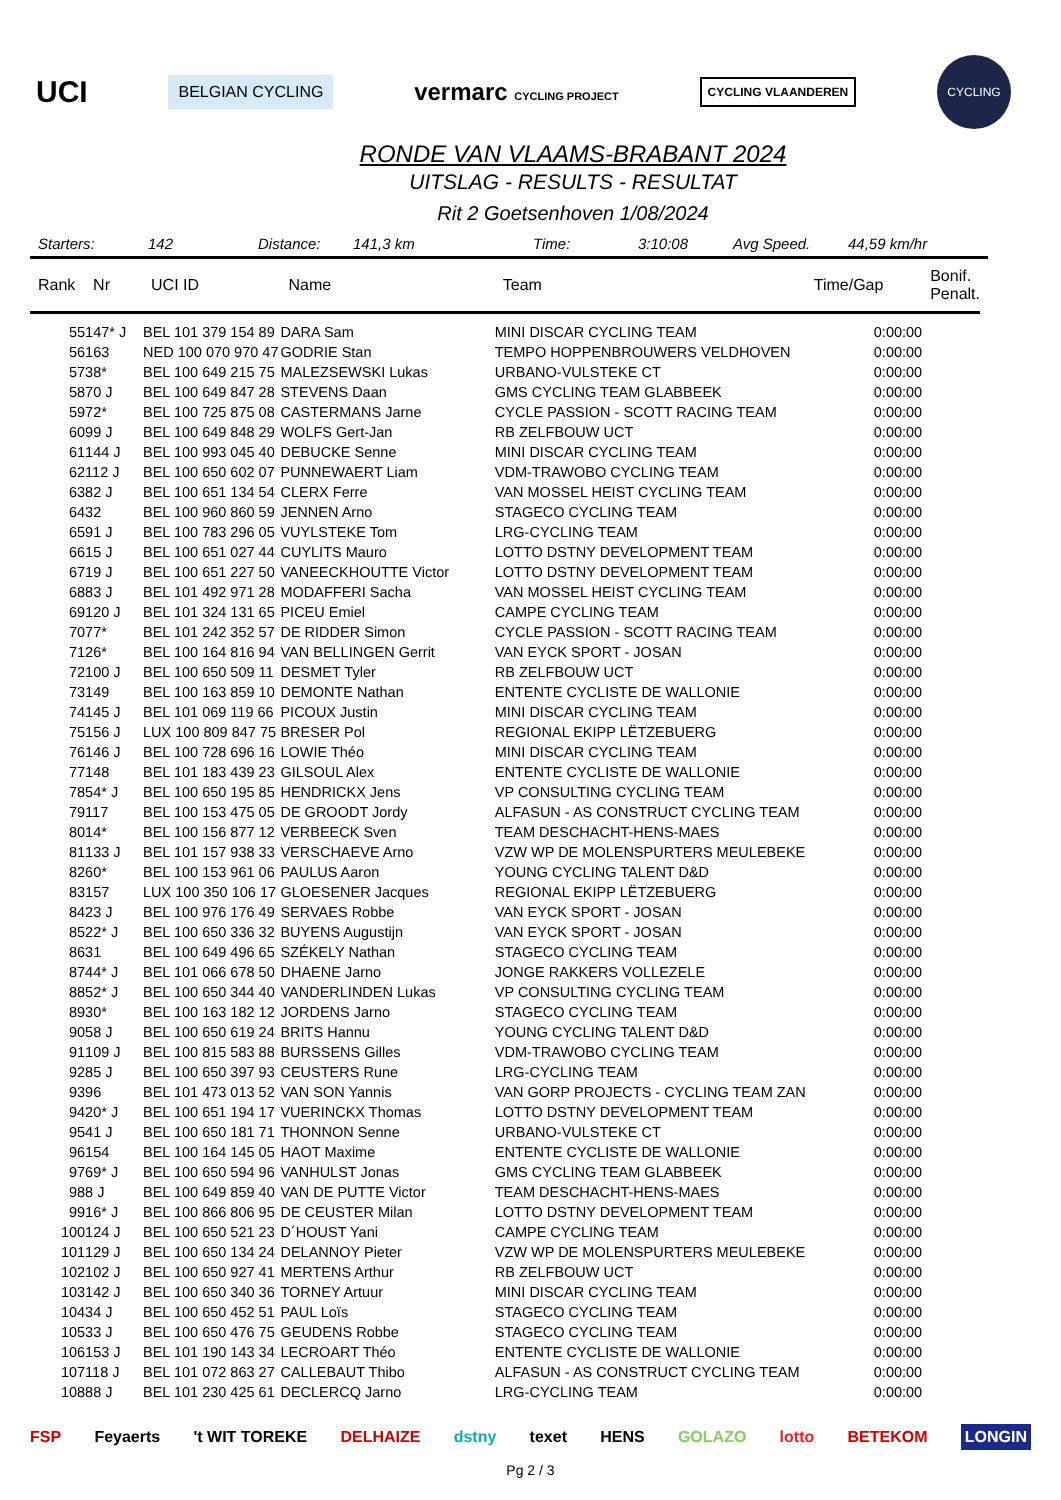UCI BELGIAN CYCLING vermarc CYCLING PROJECT CYCLING VLAANDEREN CYCLING
RONDE VAN VLAAMS-BRABANT 2024
UITSLAG - RESULTS - RESULTAT
Rit 2 Goetsenhoven 1/08/2024
Starters: 142 Distance: 141,3 km Time: 3:10:08 Avg Speed. 44,59 km/hr
| Rank | Nr | UCI ID | Name | Team | Time/Gap | Bonif. Penalt. |
| --- | --- | --- | --- | --- | --- | --- |
| 55 | 147* J | BEL 101 379 154 89 | DARA Sam | MINI DISCAR CYCLING TEAM | 0:00:00 | |
| 56 | 163 | NED 100 070 970 47 | GODRIE Stan | TEMPO HOPPENBROUWERS VELDHOVEN | 0:00:00 | |
| 57 | 38* | BEL 100 649 215 75 | MALEZSEWSKI Lukas | URBANO-VULSTEKE CT | 0:00:00 | |
| 58 | 70 J | BEL 100 649 847 28 | STEVENS Daan | GMS CYCLING TEAM GLABBEEK | 0:00:00 | |
| 59 | 72* | BEL 100 725 875 08 | CASTERMANS Jarne | CYCLE PASSION - SCOTT RACING TEAM | 0:00:00 | |
| 60 | 99 J | BEL 100 649 848 29 | WOLFS Gert-Jan | RB ZELFBOUW UCT | 0:00:00 | |
| 61 | 144 J | BEL 100 993 045 40 | DEBUCKE Senne | MINI DISCAR CYCLING TEAM | 0:00:00 | |
| 62 | 112 J | BEL 100 650 602 07 | PUNNEWAERT Liam | VDM-TRAWOBO CYCLING TEAM | 0:00:00 | |
| 63 | 82 J | BEL 100 651 134 54 | CLERX Ferre | VAN MOSSEL HEIST CYCLING TEAM | 0:00:00 | |
| 64 | 32 | BEL 100 960 860 59 | JENNEN Arno | STAGECO CYCLING TEAM | 0:00:00 | |
| 65 | 91 J | BEL 100 783 296 05 | VUYLSTEKE Tom | LRG-CYCLING TEAM | 0:00:00 | |
| 66 | 15 J | BEL 100 651 027 44 | CUYLITS Mauro | LOTTO DSTNY DEVELOPMENT TEAM | 0:00:00 | |
| 67 | 19 J | BEL 100 651 227 50 | VANEECKHOUTTE Victor | LOTTO DSTNY DEVELOPMENT TEAM | 0:00:00 | |
| 68 | 83 J | BEL 101 492 971 28 | MODAFFERI Sacha | VAN MOSSEL HEIST CYCLING TEAM | 0:00:00 | |
| 69 | 120 J | BEL 101 324 131 65 | PICEU Emiel | CAMPE CYCLING TEAM | 0:00:00 | |
| 70 | 77* | BEL 101 242 352 57 | DE RIDDER Simon | CYCLE PASSION - SCOTT RACING TEAM | 0:00:00 | |
| 71 | 26* | BEL 100 164 816 94 | VAN BELLINGEN Gerrit | VAN EYCK SPORT - JOSAN | 0:00:00 | |
| 72 | 100 J | BEL 100 650 509 11 | DESMET Tyler | RB ZELFBOUW UCT | 0:00:00 | |
| 73 | 149 | BEL 100 163 859 10 | DEMONTE Nathan | ENTENTE CYCLISTE DE WALLONIE | 0:00:00 | |
| 74 | 145 J | BEL 101 069 119 66 | PICOUX Justin | MINI DISCAR CYCLING TEAM | 0:00:00 | |
| 75 | 156 J | LUX 100 809 847 75 | BRESER Pol | REGIONAL EKIPP LËTZEBUERG | 0:00:00 | |
| 76 | 146 J | BEL 100 728 696 16 | LOWIE Théo | MINI DISCAR CYCLING TEAM | 0:00:00 | |
| 77 | 148 | BEL 101 183 439 23 | GILSOUL Alex | ENTENTE CYCLISTE DE WALLONIE | 0:00:00 | |
| 78 | 54* J | BEL 100 650 195 85 | HENDRICKX Jens | VP CONSULTING CYCLING TEAM | 0:00:00 | |
| 79 | 117 | BEL 100 153 475 05 | DE GROODT Jordy | ALFASUN - AS CONSTRUCT CYCLING TEAM | 0:00:00 | |
| 80 | 14* | BEL 100 156 877 12 | VERBEECK Sven | TEAM DESCHACHT-HENS-MAES | 0:00:00 | |
| 81 | 133 J | BEL 101 157 938 33 | VERSCHAEVE Arno | VZW WP DE MOLENSPURTERS MEULEBEKE | 0:00:00 | |
| 82 | 60* | BEL 100 153 961 06 | PAULUS Aaron | YOUNG CYCLING TALENT D&D | 0:00:00 | |
| 83 | 157 | LUX 100 350 106 17 | GLOESENER Jacques | REGIONAL EKIPP LËTZEBUERG | 0:00:00 | |
| 84 | 23 J | BEL 100 976 176 49 | SERVAES Robbe | VAN EYCK SPORT - JOSAN | 0:00:00 | |
| 85 | 22* J | BEL 100 650 336 32 | BUYENS Augustijn | VAN EYCK SPORT - JOSAN | 0:00:00 | |
| 86 | 31 | BEL 100 649 496 65 | SZÉKELY Nathan | STAGECO CYCLING TEAM | 0:00:00 | |
| 87 | 44* J | BEL 101 066 678 50 | DHAENE Jarno | JONGE RAKKERS VOLLEZELE | 0:00:00 | |
| 88 | 52* J | BEL 100 650 344 40 | VANDERLINDEN Lukas | VP CONSULTING CYCLING TEAM | 0:00:00 | |
| 89 | 30* | BEL 100 163 182 12 | JORDENS Jarno | STAGECO CYCLING TEAM | 0:00:00 | |
| 90 | 58 J | BEL 100 650 619 24 | BRITS Hannu | YOUNG CYCLING TALENT D&D | 0:00:00 | |
| 91 | 109 J | BEL 100 815 583 88 | BURSSENS Gilles | VDM-TRAWOBO CYCLING TEAM | 0:00:00 | |
| 92 | 85 J | BEL 100 650 397 93 | CEUSTERS Rune | LRG-CYCLING TEAM | 0:00:00 | |
| 93 | 96 | BEL 101 473 013 52 | VAN SON Yannis | VAN GORP PROJECTS - CYCLING TEAM ZAN | 0:00:00 | |
| 94 | 20* J | BEL 100 651 194 17 | VUERINCKX Thomas | LOTTO DSTNY DEVELOPMENT TEAM | 0:00:00 | |
| 95 | 41 J | BEL 100 650 181 71 | THONNON Senne | URBANO-VULSTEKE CT | 0:00:00 | |
| 96 | 154 | BEL 100 164 145 05 | HAOT Maxime | ENTENTE CYCLISTE DE WALLONIE | 0:00:00 | |
| 97 | 69* J | BEL 100 650 594 96 | VANHULST Jonas | GMS CYCLING TEAM GLABBEEK | 0:00:00 | |
| 98 | 8 J | BEL 100 649 859 40 | VAN DE PUTTE Victor | TEAM DESCHACHT-HENS-MAES | 0:00:00 | |
| 99 | 16* J | BEL 100 866 806 95 | DE CEUSTER Milan | LOTTO DSTNY DEVELOPMENT TEAM | 0:00:00 | |
| 100 | 124 J | BEL 100 650 521 23 | D´HOUST Yani | CAMPE CYCLING TEAM | 0:00:00 | |
| 101 | 129 J | BEL 100 650 134 24 | DELANNOY Pieter | VZW WP DE MOLENSPURTERS MEULEBEKE | 0:00:00 | |
| 102 | 102 J | BEL 100 650 927 41 | MERTENS Arthur | RB ZELFBOUW UCT | 0:00:00 | |
| 103 | 142 J | BEL 100 650 340 36 | TORNEY Artuur | MINI DISCAR CYCLING TEAM | 0:00:00 | |
| 104 | 34 J | BEL 100 650 452 51 | PAUL Loïs | STAGECO CYCLING TEAM | 0:00:00 | |
| 105 | 33 J | BEL 100 650 476 75 | GEUDENS Robbe | STAGECO CYCLING TEAM | 0:00:00 | |
| 106 | 153 J | BEL 101 190 143 34 | LECROART Théo | ENTENTE CYCLISTE DE WALLONIE | 0:00:00 | |
| 107 | 118 J | BEL 101 072 863 27 | CALLEBAUT Thibo | ALFASUN - AS CONSTRUCT CYCLING TEAM | 0:00:00 | |
| 108 | 88 J | BEL 101 230 425 61 | DECLERCQ Jarno | LRG-CYCLING TEAM | 0:00:00 | |
FSP Feyaerts 't WIT TOREKE DELHAIZE dstny texet HENS GOLAZO lotto BETEKOM LONGIN
Pg 2 / 3